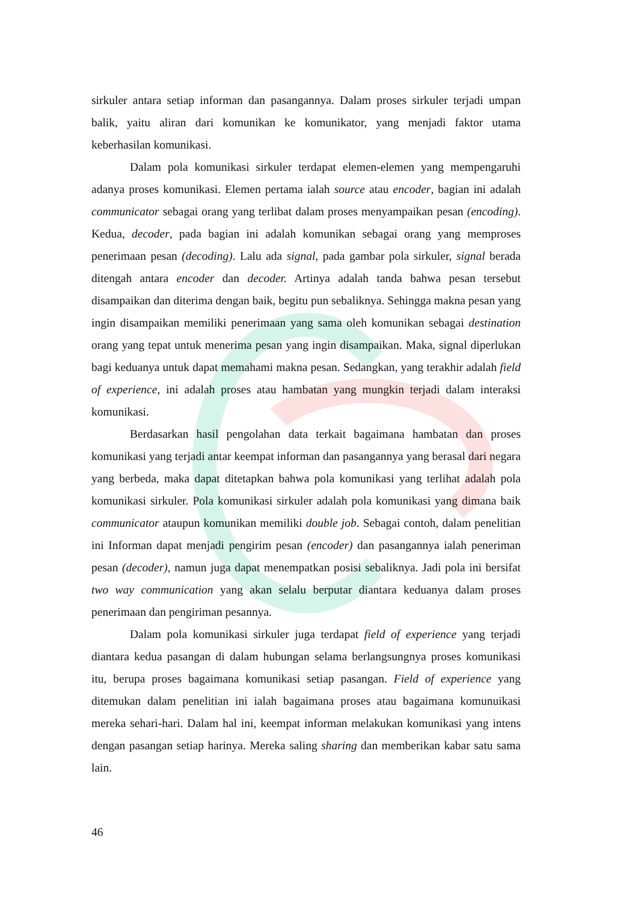sirkuler antara setiap informan dan pasangannya. Dalam proses sirkuler terjadi umpan balik, yaitu aliran dari komunikan ke komunikator, yang menjadi faktor utama keberhasilan komunikasi.
Dalam pola komunikasi sirkuler terdapat elemen-elemen yang mempengaruhi adanya proses komunikasi. Elemen pertama ialah source atau encoder, bagian ini adalah communicator sebagai orang yang terlibat dalam proses menyampaikan pesan (encoding). Kedua, decoder, pada bagian ini adalah komunikan sebagai orang yang memproses penerimaan pesan (decoding). Lalu ada signal, pada gambar pola sirkuler, signal berada ditengah antara encoder dan decoder. Artinya adalah tanda bahwa pesan tersebut disampaikan dan diterima dengan baik, begitu pun sebaliknya. Sehingga makna pesan yang ingin disampaikan memiliki penerimaan yang sama oleh komunikan sebagai destination orang yang tepat untuk menerima pesan yang ingin disampaikan. Maka, signal diperlukan bagi keduanya untuk dapat memahami makna pesan. Sedangkan, yang terakhir adalah field of experience, ini adalah proses atau hambatan yang mungkin terjadi dalam interaksi komunikasi.
Berdasarkan hasil pengolahan data terkait bagaimana hambatan dan proses komunikasi yang terjadi antar keempat informan dan pasangannya yang berasal dari negara yang berbeda, maka dapat ditetapkan bahwa pola komunikasi yang terlihat adalah pola komunikasi sirkuler. Pola komunikasi sirkuler adalah pola komunikasi yang dimana baik communicator ataupun komunikan memiliki double job. Sebagai contoh, dalam penelitian ini Informan dapat menjadi pengirim pesan (encoder) dan pasangannya ialah peneriman pesan (decoder), namun juga dapat menempatkan posisi sebaliknya. Jadi pola ini bersifat two way communication yang akan selalu berputar diantara keduanya dalam proses penerimaan dan pengiriman pesannya.
Dalam pola komunikasi sirkuler juga terdapat field of experience yang terjadi diantara kedua pasangan di dalam hubungan selama berlangsungnya proses komunikasi itu, berupa proses bagaimana komunikasi setiap pasangan. Field of experience yang ditemukan dalam penelitian ini ialah bagaimana proses atau bagaimana komunuikasi mereka sehari-hari. Dalam hal ini, keempat informan melakukan komunikasi yang intens dengan pasangan setiap harinya. Mereka saling sharing dan memberikan kabar satu sama lain.
46